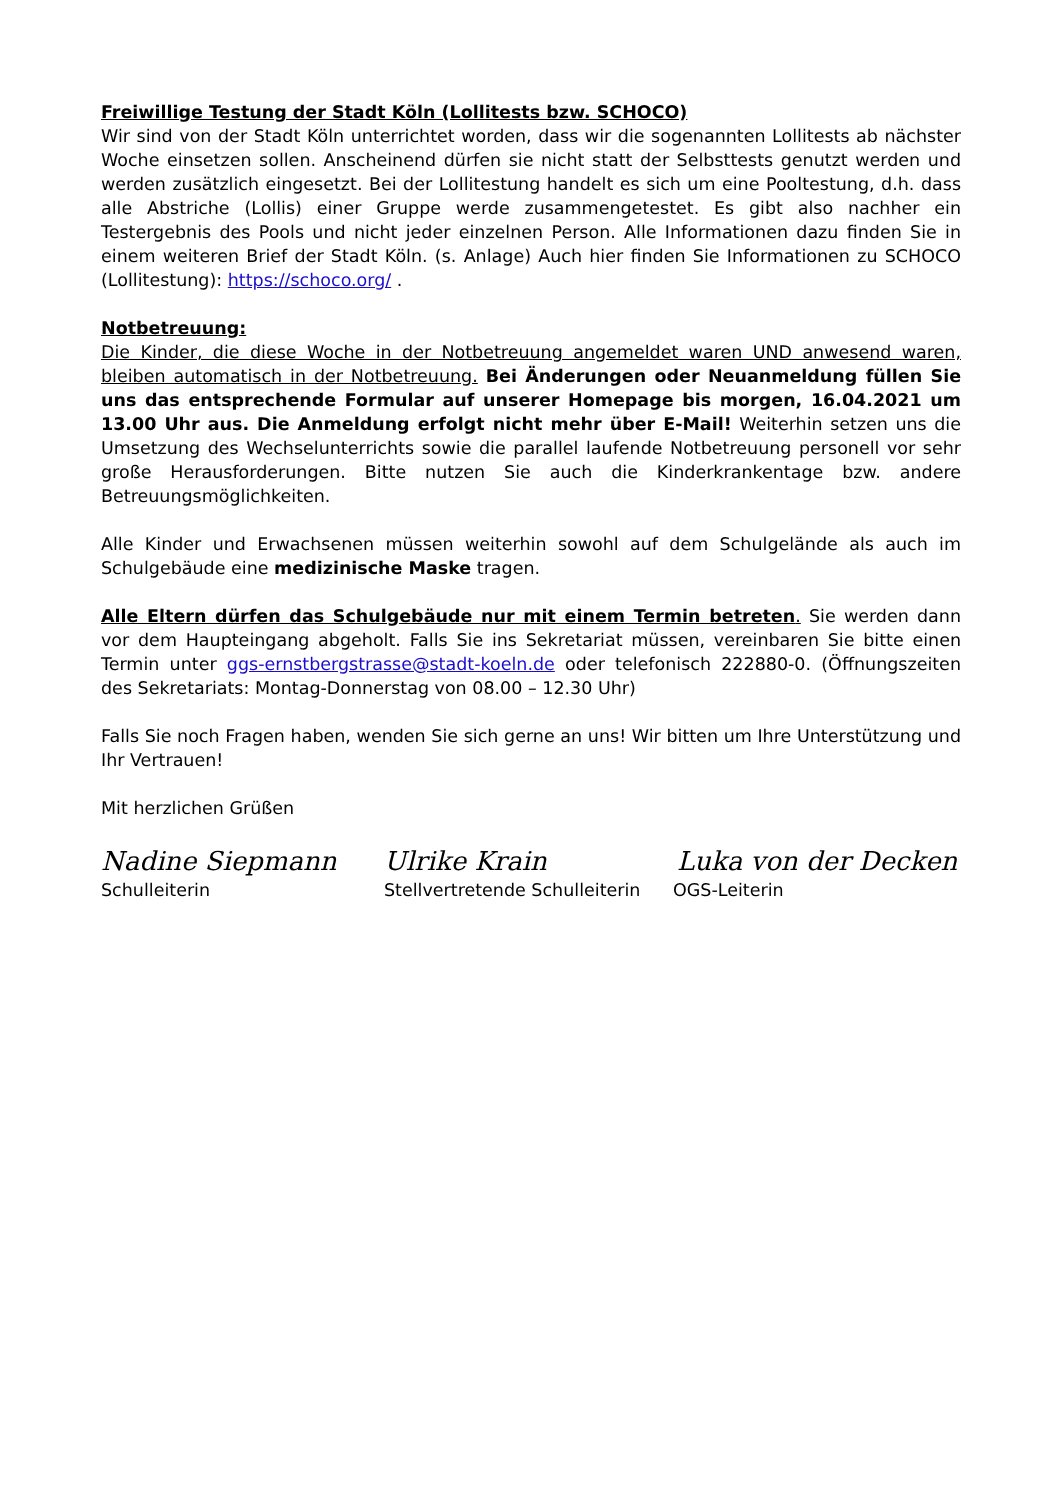Freiwillige Testung der Stadt Köln (Lollitests bzw. SCHOCO)
Wir sind von der Stadt Köln unterrichtet worden, dass wir die sogenannten Lollitests ab nächster Woche einsetzen sollen. Anscheinend dürfen sie nicht statt der Selbsttests genutzt werden und werden zusätzlich eingesetzt. Bei der Lollitestung handelt es sich um eine Pooltestung, d.h. dass alle Abstriche (Lollis) einer Gruppe werde zusammengetestet. Es gibt also nachher ein Testergebnis des Pools und nicht jeder einzelnen Person. Alle Informationen dazu finden Sie in einem weiteren Brief der Stadt Köln. (s. Anlage) Auch hier finden Sie Informationen zu SCHOCO (Lollitestung): https://schoco.org/ .
Notbetreuung:
Die Kinder, die diese Woche in der Notbetreuung angemeldet waren UND anwesend waren, bleiben automatisch in der Notbetreuung. Bei Änderungen oder Neuanmeldung füllen Sie uns das entsprechende Formular auf unserer Homepage bis morgen, 16.04.2021 um 13.00 Uhr aus. Die Anmeldung erfolgt nicht mehr über E-Mail! Weiterhin setzen uns die Umsetzung des Wechselunterrichts sowie die parallel laufende Notbetreuung personell vor sehr große Herausforderungen. Bitte nutzen Sie auch die Kinderkrankentage bzw. andere Betreuungsmöglichkeiten.
Alle Kinder und Erwachsenen müssen weiterhin sowohl auf dem Schulgelände als auch im Schulgebäude eine medizinische Maske tragen.
Alle Eltern dürfen das Schulgebäude nur mit einem Termin betreten. Sie werden dann vor dem Haupteingang abgeholt. Falls Sie ins Sekretariat müssen, vereinbaren Sie bitte einen Termin unter ggs-ernstbergstrasse@stadt-koeln.de oder telefonisch 222880-0. (Öffnungszeiten des Sekretariats: Montag-Donnerstag von 08.00 – 12.30 Uhr)
Falls Sie noch Fragen haben, wenden Sie sich gerne an uns! Wir bitten um Ihre Unterstützung und Ihr Vertrauen!
Mit herzlichen Grüßen
Nadine Siepmann Ulrike Krain Luka von der Decken
Schulleiterin Stellvertretende Schulleiterin
OGS-Leiterin